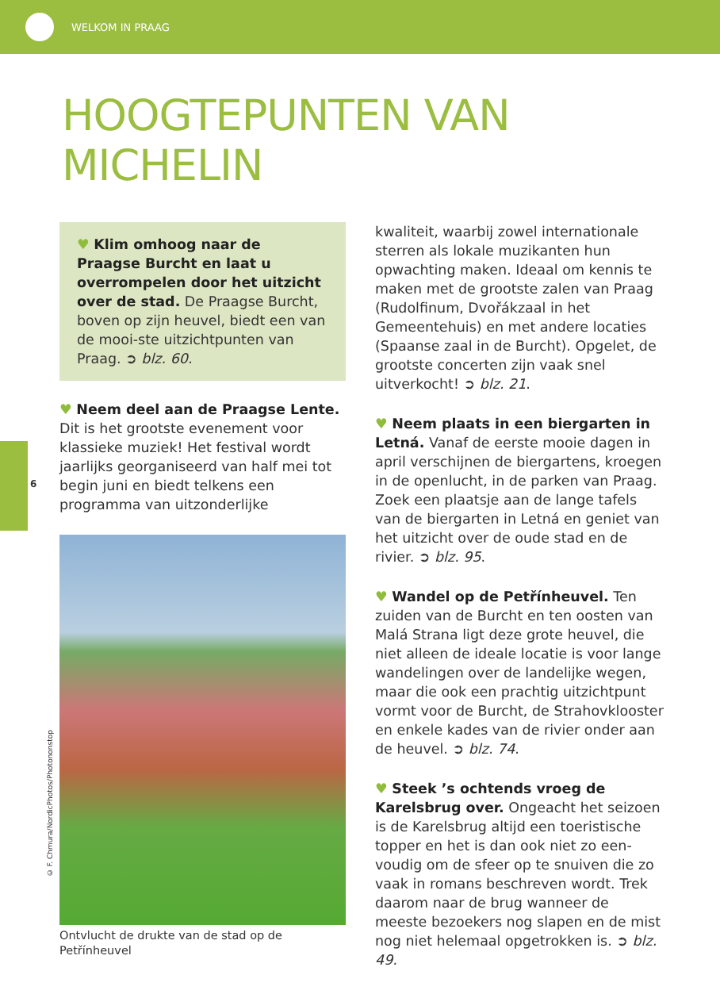WELKOM IN PRAAG
HOOGTEPUNTEN VAN MICHELIN
6
© F. Chmura/NordicPhotos/Photononstop
♥ Klim omhoog naar de Praagse Burcht en laat u overrompelen door het uitzicht over de stad. De Praagse Burcht, boven op zijn heuvel, biedt een van de mooi-ste uitzichtpunten van Praag. ➲ blz. 60.
♥ Neem deel aan de Praagse Lente. Dit is het grootste evenement voor klassieke muziek! Het festival wordt jaarlijks georganiseerd van half mei tot begin juni en biedt telkens een programma van uitzonderlijke
Ontvlucht de drukte van de stad op de Petřínheuvel
kwaliteit, waarbij zowel internationale sterren als lokale muzikanten hun opwachting maken. Ideaal om kennis te maken met de grootste zalen van Praag (Rudolfinum, Dvořákzaal in het Gemeentehuis) en met andere locaties (Spaanse zaal in de Burcht). Opgelet, de grootste concerten zijn vaak snel uitverkocht! ➲ blz. 21.
♥ Neem plaats in een biergarten in Letná. Vanaf de eerste mooie dagen in april verschijnen de biergartens, kroegen in de openlucht, in de parken van Praag. Zoek een plaatsje aan de lange tafels van de biergarten in Letná en geniet van het uitzicht over de oude stad en de rivier. ➲ blz. 95.
♥ Wandel op de Petřínheuvel. Ten zuiden van de Burcht en ten oosten van Malá Strana ligt deze grote heuvel, die niet alleen de ideale locatie is voor lange wandelingen over de landelijke wegen, maar die ook een prachtig uitzichtpunt vormt voor de Burcht, de Strahovklooster en enkele kades van de rivier onder aan de heuvel. ➲ blz. 74.
♥ Steek ’s ochtends vroeg de Karelsbrug over. Ongeacht het seizoen is de Karelsbrug altijd een toeristische topper en het is dan ook niet zo een-voudig om de sfeer op te snuiven die zo vaak in romans beschreven wordt. Trek daarom naar de brug wanneer de meeste bezoekers nog slapen en de mist nog niet helemaal opgetrokken is. ➲ blz. 49.